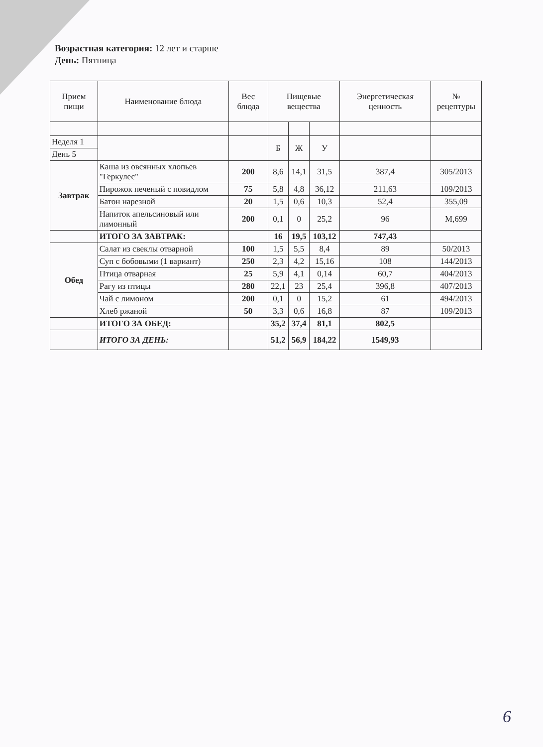Возрастная категория: 12 лет и старше
День: Пятница
| Прием пищи | Наименование блюда | Вес блюда | Пищевые вещества | | | Энергетическая ценность | № рецептуры |
| --- | --- | --- | --- | --- | --- | --- | --- |
| Неделя 1 | | | Б | Ж | У | | |
| День 5 | | | | | | | |
| Завтрак | Каша из овсянных хлопьев "Геркулес" | 200 | 8,6 | 14,1 | 31,5 | 387,4 | 305/2013 |
| | Пирожок печеный с повидлом | 75 | 5,8 | 4,8 | 36,12 | 211,63 | 109/2013 |
| | Батон нарезной | 20 | 1,5 | 0,6 | 10,3 | 52,4 | 355,09 |
| | Напиток апельсиновый или лимонный | 200 | 0,1 | 0 | 25,2 | 96 | М,699 |
| | ИТОГО ЗА ЗАВТРАК: | | 16 | 19,5 | 103,12 | 747,43 | |
| Обед | Салат из свеклы отварной | 100 | 1,5 | 5,5 | 8,4 | 89 | 50/2013 |
| | Суп с бобовыми (1 вариант) | 250 | 2,3 | 4,2 | 15,16 | 108 | 144/2013 |
| | Птица отварная | 25 | 5,9 | 4,1 | 0,14 | 60,7 | 404/2013 |
| | Рагу из птицы | 280 | 22,1 | 23 | 25,4 | 396,8 | 407/2013 |
| | Чай с лимоном | 200 | 0,1 | 0 | 15,2 | 61 | 494/2013 |
| | Хлеб ржаной | 50 | 3,3 | 0,6 | 16,8 | 87 | 109/2013 |
| | ИТОГО ЗА ОБЕД: | | 35,2 | 37,4 | 81,1 | 802,5 | |
| | ИТОГО ЗА ДЕНЬ: | | 51,2 | 56,9 | 184,22 | 1549,93 | |
6